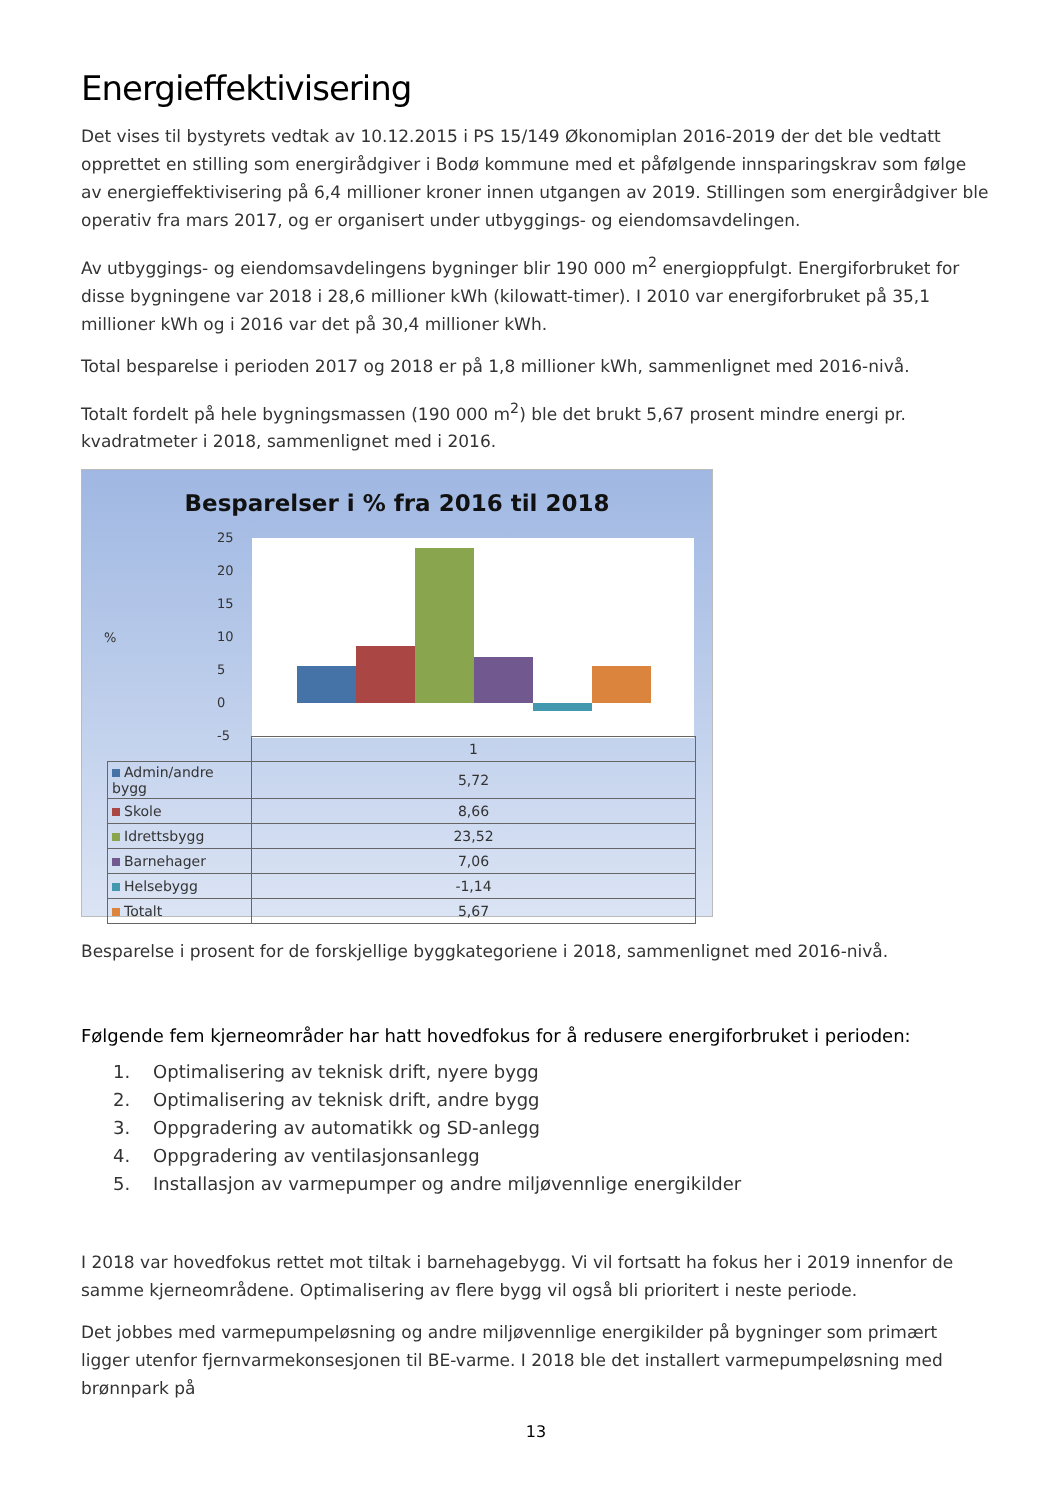Energieffektivisering
Det vises til bystyrets vedtak av 10.12.2015 i PS 15/149 Økonomiplan 2016-2019 der det ble vedtatt opprettet en stilling som energirådgiver i Bodø kommune med et påfølgende innsparingskrav som følge av energieffektivisering på 6,4 millioner kroner innen utgangen av 2019. Stillingen som energirådgiver ble operativ fra mars 2017, og er organisert under utbyggings- og eiendomsavdelingen.
Av utbyggings- og eiendomsavdelingens bygninger blir 190 000 m<sup>2</sup> energioppfulgt. Energiforbruket for disse bygningene var 2018 i 28,6 millioner kWh (kilowatt-timer). I 2010 var energiforbruket på 35,1 millioner kWh og i 2016 var det på 30,4 millioner kWh.
Total besparelse i perioden 2017 og 2018 er på 1,8 millioner kWh, sammenlignet med 2016-nivå.
Totalt fordelt på hele bygningsmassen (190 000 m<sup>2</sup>) ble det brukt 5,67 prosent mindre energi pr. kvadratmeter i 2018, sammenlignet med i 2016.
Besparelser i % fra 2016 til 2018
%
25
20
15
10
5
0
-5
| | 1 |
| Admin/andre bygg | 5,72 |
| Skole | 8,66 |
| Idrettsbygg | 23,52 |
| Barnehager | 7,06 |
| Helsebygg | -1,14 |
| Totalt | 5,67 |
Besparelse i prosent for de forskjellige byggkategoriene i 2018, sammenlignet med 2016-nivå.
Følgende fem kjerneområder har hatt hovedfokus for å redusere energiforbruket i perioden:
1. Optimalisering av teknisk drift, nyere bygg
2. Optimalisering av teknisk drift, andre bygg
3. Oppgradering av automatikk og SD-anlegg
4. Oppgradering av ventilasjonsanlegg
5. Installasjon av varmepumper og andre miljøvennlige energikilder
I 2018 var hovedfokus rettet mot tiltak i barnehagebygg. Vi vil fortsatt ha fokus her i 2019 innenfor de samme kjerneområdene. Optimalisering av flere bygg vil også bli prioritert i neste periode.
Det jobbes med varmepumpeløsning og andre miljøvennlige energikilder på bygninger som primært ligger utenfor fjernvarmekonsesjonen til BE-varme. I 2018 ble det installert varmepumpeløsning med brønnpark på
13